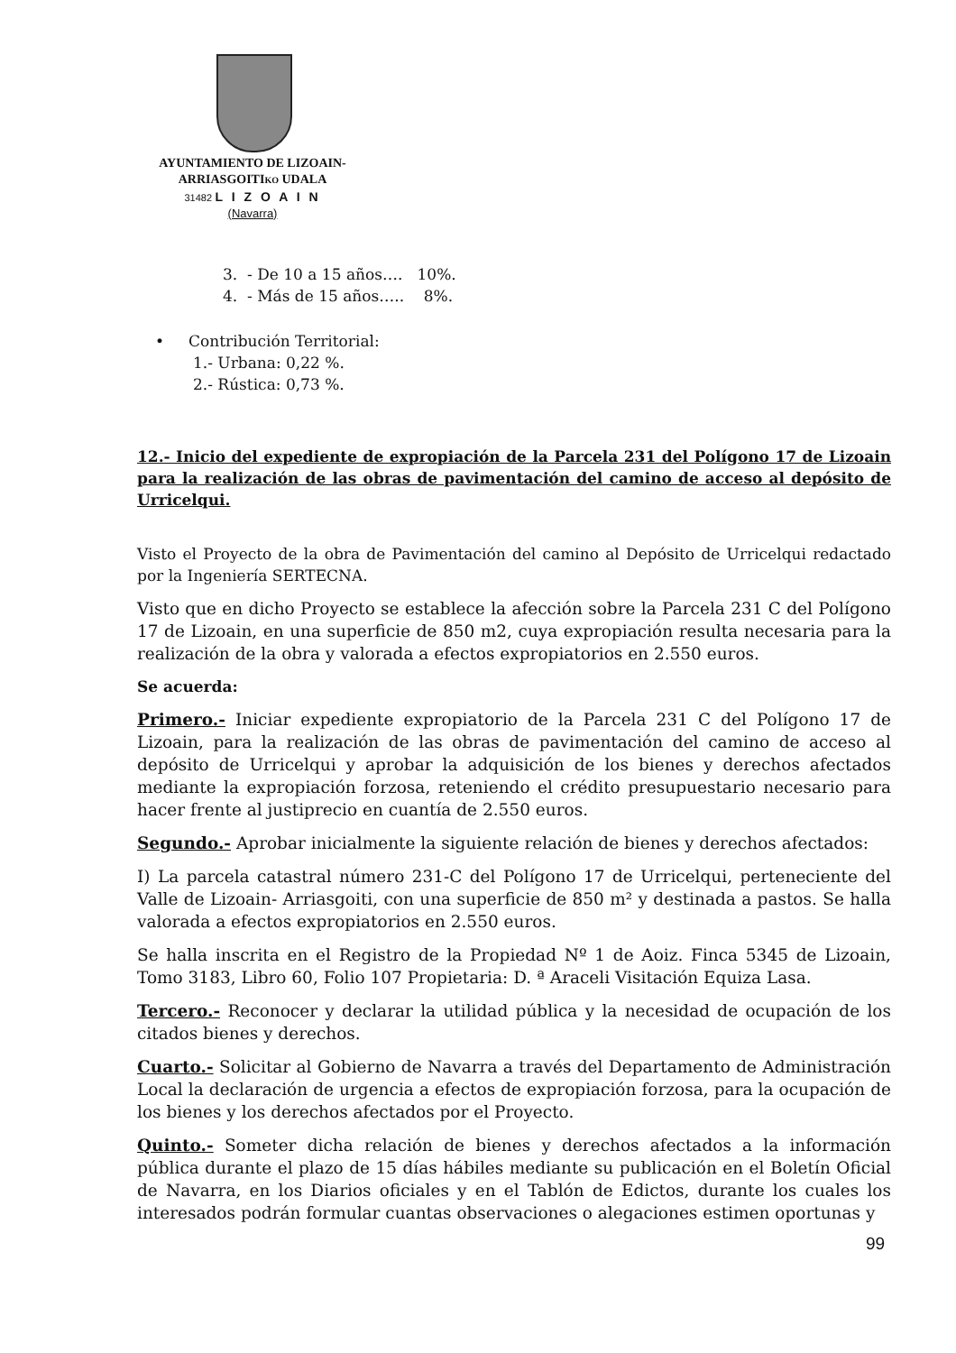AYUNTAMIENTO DE LIZOAIN-
ARRIASGOITIKO UDALA
31482 L I Z O A I N
(Navarra)
3. - De 10 a 15 años…. 10%.
4. - Más de 15 años….. 8%.
• Contribución Territorial:
1.- Urbana: 0,22 %.
2.- Rústica: 0,73 %.
12.- Inicio del expediente de expropiación de la Parcela 231 del Polígono 17 de Lizoain para la realización de las obras de pavimentación del camino de acceso al depósito de Urricelqui.
Visto el Proyecto de la obra de Pavimentación del camino al Depósito de Urricelqui redactado por la Ingeniería SERTECNA.
Visto que en dicho Proyecto se establece la afección sobre la Parcela 231 C del Polígono 17 de Lizoain, en una superficie de 850 m2, cuya expropiación resulta necesaria para la realización de la obra y valorada a efectos expropiatorios en 2.550 euros.
Se acuerda:
Primero.- Iniciar expediente expropiatorio de la Parcela 231 C del Polígono 17 de Lizoain, para la realización de las obras de pavimentación del camino de acceso al depósito de Urricelqui y aprobar la adquisición de los bienes y derechos afectados mediante la expropiación forzosa, reteniendo el crédito presupuestario necesario para hacer frente al justiprecio en cuantía de 2.550 euros.
Segundo.- Aprobar inicialmente la siguiente relación de bienes y derechos afectados:
I) La parcela catastral número 231-C del Polígono 17 de Urricelqui, perteneciente del Valle de Lizoain- Arriasgoiti, con una superficie de 850 m² y destinada a pastos. Se halla valorada a efectos expropiatorios en 2.550 euros.
Se halla inscrita en el Registro de la Propiedad Nº 1 de Aoiz. Finca 5345 de Lizoain, Tomo 3183, Libro 60, Folio 107 Propietaria: D. ª Araceli Visitación Equiza Lasa.
Tercero.- Reconocer y declarar la utilidad pública y la necesidad de ocupación de los citados bienes y derechos.
Cuarto.- Solicitar al Gobierno de Navarra a través del Departamento de Administración Local la declaración de urgencia a efectos de expropiación forzosa, para la ocupación de los bienes y los derechos afectados por el Proyecto.
Quinto.- Someter dicha relación de bienes y derechos afectados a la información pública durante el plazo de 15 días hábiles mediante su publicación en el Boletín Oficial de Navarra, en los Diarios oficiales y en el Tablón de Edictos, durante los cuales los interesados podrán formular cuantas observaciones o alegaciones estimen oportunas y
99